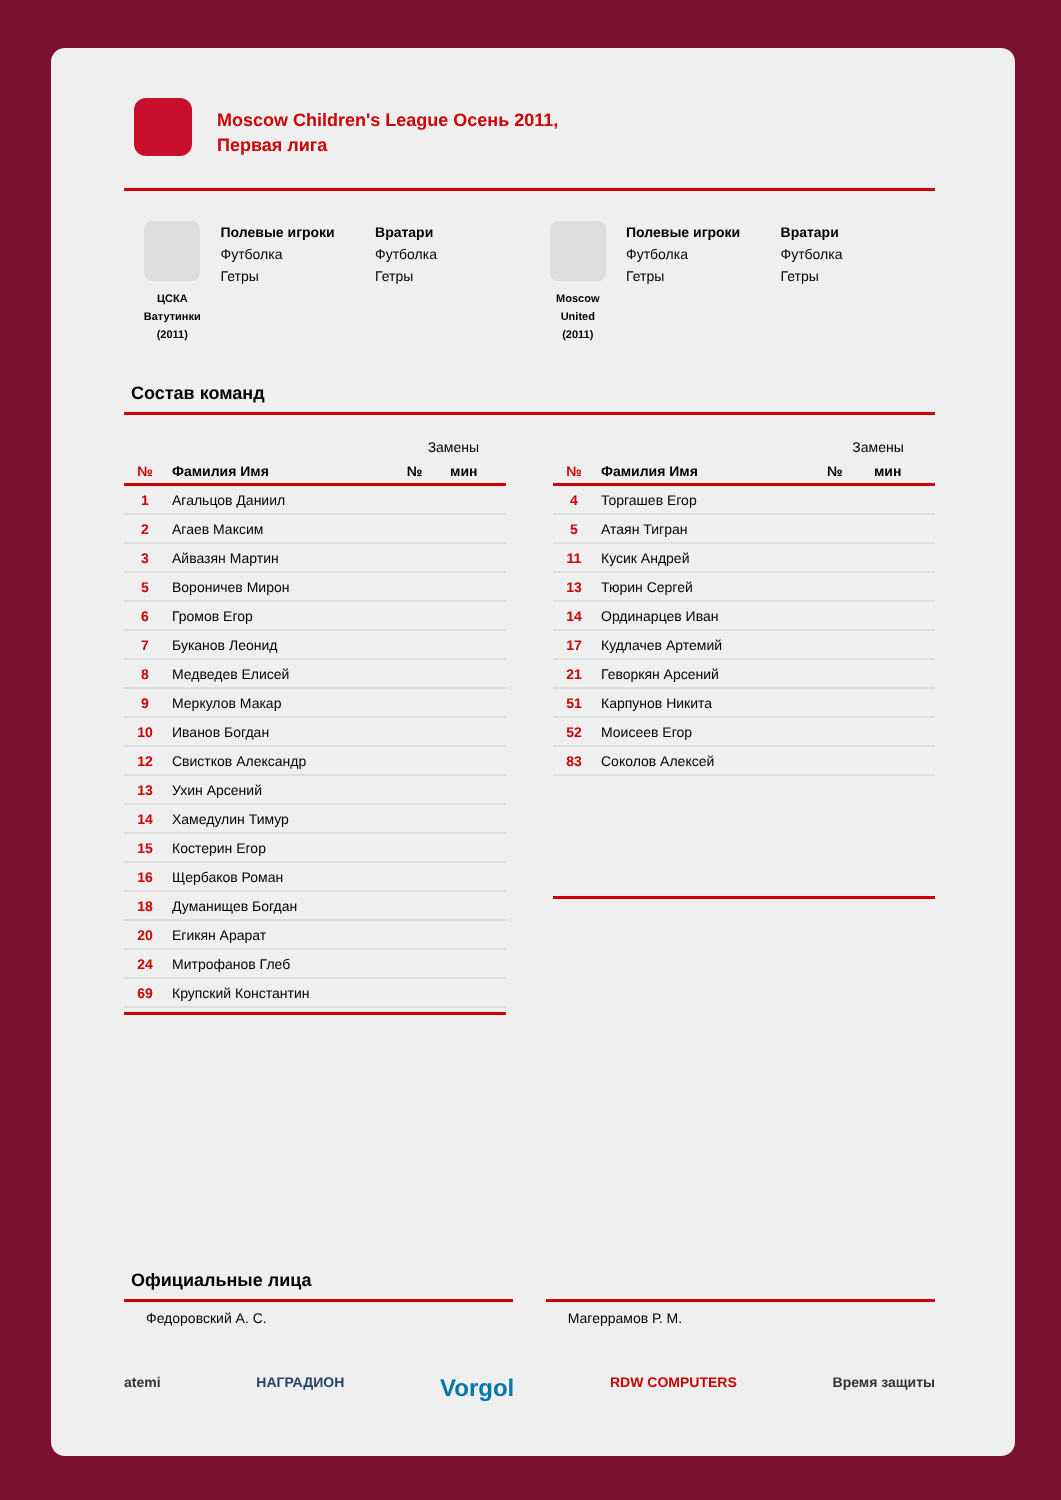Moscow Children's League Осень 2011,
Первая лига
ЦСКА
Ватутинки
(2011)
Полевые игроки
Футболка
Гетры
Вратари
Футболка
Гетры
Moscow
United
(2011)
Полевые игроки
Футболка
Гетры
Вратари
Футболка
Гетры
Состав команд
| | | Замены | |
| --- | --- | --- | --- |
| № | Фамилия Имя | № | мин |
| 1 | Агальцов Даниил | | |
| 2 | Агаев Максим | | |
| 3 | Айвазян Мартин | | |
| 5 | Вороничев Мирон | | |
| 6 | Громов Егор | | |
| 7 | Буканов Леонид | | |
| 8 | Медведев Елисей | | |
| 9 | Меркулов Макар | | |
| 10 | Иванов Богдан | | |
| 12 | Свистков Александр | | |
| 13 | Ухин Арсений | | |
| 14 | Хамедулин Тимур | | |
| 15 | Костерин Егор | | |
| 16 | Щербаков Роман | | |
| 18 | Думанищев Богдан | | |
| 20 | Егикян Арарат | | |
| 24 | Митрофанов Глеб | | |
| 69 | Крупский Константин | | |
| | | Замены | |
| --- | --- | --- | --- |
| № | Фамилия Имя | № | мин |
| 4 | Торгашев Егор | | |
| 5 | Атаян Тигран | | |
| 11 | Кусик Андрей | | |
| 13 | Тюрин Сергей | | |
| 14 | Ординарцев Иван | | |
| 17 | Кудлачев Артемий | | |
| 21 | Геворкян Арсений | | |
| 51 | Карпунов Никита | | |
| 52 | Моисеев Егор | | |
| 83 | Соколов Алексей | | |
Официальные лица
Федоровский А. С. Магеррамов Р. М.
atemi НАГРАДИОН Vorgol RDW COMPUTERS Время защиты